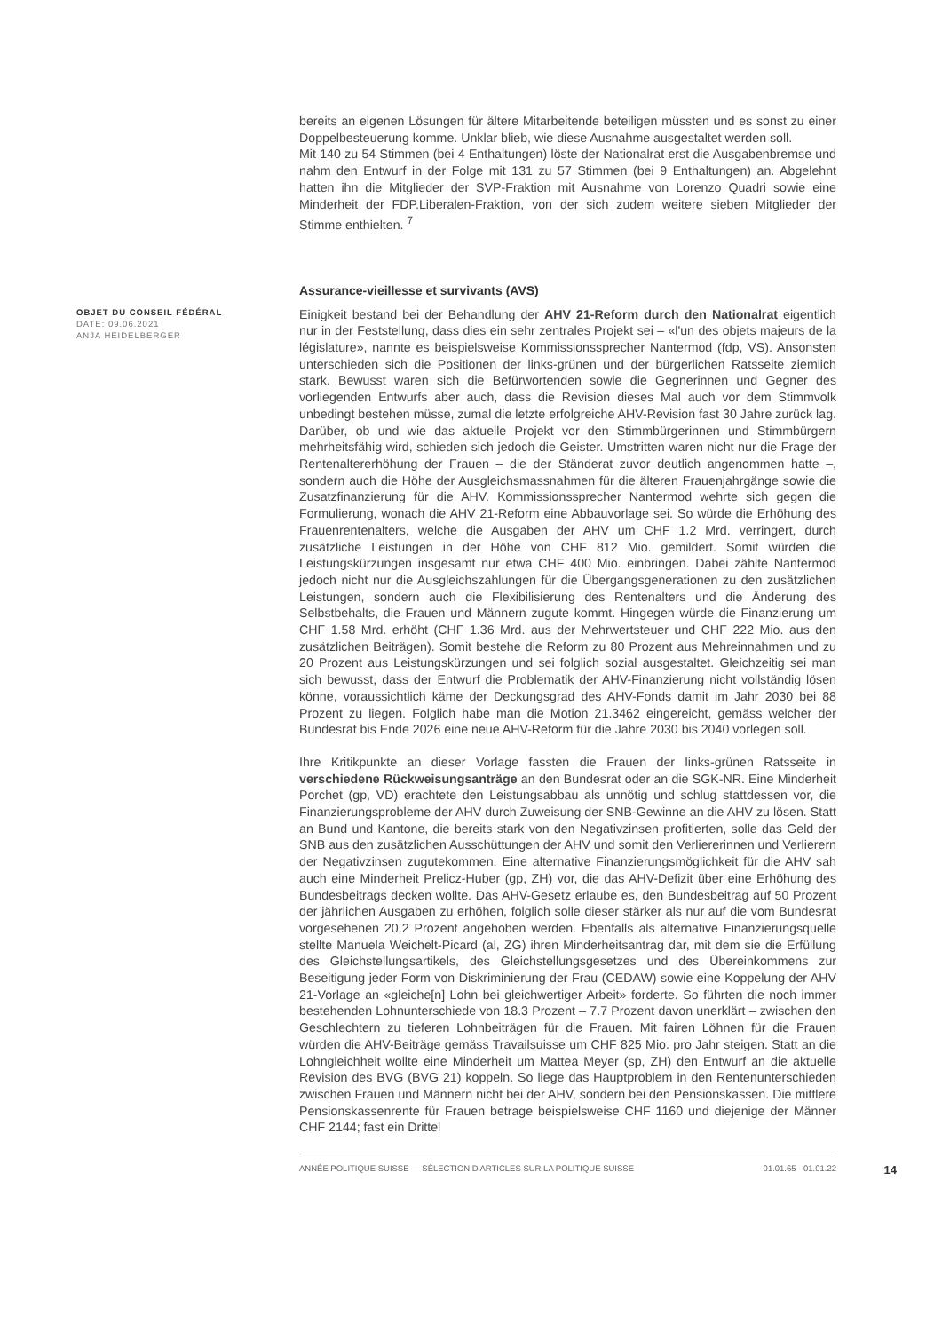bereits an eigenen Lösungen für ältere Mitarbeitende beteiligen müssten und es sonst zu einer Doppelbesteuerung komme. Unklar blieb, wie diese Ausnahme ausgestaltet werden soll.
Mit 140 zu 54 Stimmen (bei 4 Enthaltungen) löste der Nationalrat erst die Ausgabenbremse und nahm den Entwurf in der Folge mit 131 zu 57 Stimmen (bei 9 Enthaltungen) an. Abgelehnt hatten ihn die Mitglieder der SVP-Fraktion mit Ausnahme von Lorenzo Quadri sowie eine Minderheit der FDP.Liberalen-Fraktion, von der sich zudem weitere sieben Mitglieder der Stimme enthielten. <sup>7</sup>
Assurance-vieillesse et survivants (AVS)
OBJET DU CONSEIL FÉDÉRAL
DATE: 09.06.2021
ANJA HEIDELBERGER
Einigkeit bestand bei der Behandlung der AHV 21-Reform durch den Nationalrat eigentlich nur in der Feststellung, dass dies ein sehr zentrales Projekt sei – «l'un des objets majeurs de la législature», nannte es beispielsweise Kommissionssprecher Nantermod (fdp, VS). Ansonsten unterschieden sich die Positionen der links-grünen und der bürgerlichen Ratsseite ziemlich stark. Bewusst waren sich die Befürwortenden sowie die Gegnerinnen und Gegner des vorliegenden Entwurfs aber auch, dass die Revision dieses Mal auch vor dem Stimmvolk unbedingt bestehen müsse, zumal die letzte erfolgreiche AHV-Revision fast 30 Jahre zurück lag. Darüber, ob und wie das aktuelle Projekt vor den Stimmbürgerinnen und Stimmbürgern mehrheitsfähig wird, schieden sich jedoch die Geister. Umstritten waren nicht nur die Frage der Rentenaltererhöhung der Frauen – die der Ständerat zuvor deutlich angenommen hatte –, sondern auch die Höhe der Ausgleichsmassnahmen für die älteren Frauenjahrgänge sowie die Zusatzfinanzierung für die AHV. Kommissionssprecher Nantermod wehrte sich gegen die Formulierung, wonach die AHV 21-Reform eine Abbauvorlage sei. So würde die Erhöhung des Frauenrentenalters, welche die Ausgaben der AHV um CHF 1.2 Mrd. verringert, durch zusätzliche Leistungen in der Höhe von CHF 812 Mio. gemildert. Somit würden die Leistungskürzungen insgesamt nur etwa CHF 400 Mio. einbringen. Dabei zählte Nantermod jedoch nicht nur die Ausgleichszahlungen für die Übergangsgenerationen zu den zusätzlichen Leistungen, sondern auch die Flexibilisierung des Rentenalters und die Änderung des Selbstbehalts, die Frauen und Männern zugute kommt. Hingegen würde die Finanzierung um CHF 1.58 Mrd. erhöht (CHF 1.36 Mrd. aus der Mehrwertsteuer und CHF 222 Mio. aus den zusätzlichen Beiträgen). Somit bestehe die Reform zu 80 Prozent aus Mehreinnahmen und zu 20 Prozent aus Leistungskürzungen und sei folglich sozial ausgestaltet. Gleichzeitig sei man sich bewusst, dass der Entwurf die Problematik der AHV-Finanzierung nicht vollständig lösen könne, voraussichtlich käme der Deckungsgrad des AHV-Fonds damit im Jahr 2030 bei 88 Prozent zu liegen. Folglich habe man die Motion 21.3462 eingereicht, gemäss welcher der Bundesrat bis Ende 2026 eine neue AHV-Reform für die Jahre 2030 bis 2040 vorlegen soll.
Ihre Kritikpunkte an dieser Vorlage fassten die Frauen der links-grünen Ratsseite in verschiedene Rückweisungsanträge an den Bundesrat oder an die SGK-NR. Eine Minderheit Porchet (gp, VD) erachtete den Leistungsabbau als unnötig und schlug stattdessen vor, die Finanzierungsprobleme der AHV durch Zuweisung der SNB-Gewinne an die AHV zu lösen. Statt an Bund und Kantone, die bereits stark von den Negativzinsen profitierten, solle das Geld der SNB aus den zusätzlichen Ausschüttungen der AHV und somit den Verliererinnen und Verlierern der Negativzinsen zugutekommen. Eine alternative Finanzierungsmöglichkeit für die AHV sah auch eine Minderheit Prelicz-Huber (gp, ZH) vor, die das AHV-Defizit über eine Erhöhung des Bundesbeitrags decken wollte. Das AHV-Gesetz erlaube es, den Bundesbeitrag auf 50 Prozent der jährlichen Ausgaben zu erhöhen, folglich solle dieser stärker als nur auf die vom Bundesrat vorgesehenen 20.2 Prozent angehoben werden. Ebenfalls als alternative Finanzierungsquelle stellte Manuela Weichelt-Picard (al, ZG) ihren Minderheitsantrag dar, mit dem sie die Erfüllung des Gleichstellungsartikels, des Gleichstellungsgesetzes und des Übereinkommens zur Beseitigung jeder Form von Diskriminierung der Frau (CEDAW) sowie eine Koppelung der AHV 21-Vorlage an «gleiche[n] Lohn bei gleichwertiger Arbeit» forderte. So führten die noch immer bestehenden Lohnunterschiede von 18.3 Prozent – 7.7 Prozent davon unerklärt – zwischen den Geschlechtern zu tieferen Lohnbeiträgen für die Frauen. Mit fairen Löhnen für die Frauen würden die AHV-Beiträge gemäss Travailsuisse um CHF 825 Mio. pro Jahr steigen. Statt an die Lohngleichheit wollte eine Minderheit um Mattea Meyer (sp, ZH) den Entwurf an die aktuelle Revision des BVG (BVG 21) koppeln. So liege das Hauptproblem in den Rentenunterschieden zwischen Frauen und Männern nicht bei der AHV, sondern bei den Pensionskassen. Die mittlere Pensionskassenrente für Frauen betrage beispielsweise CHF 1160 und diejenige der Männer CHF 2144; fast ein Drittel
ANNÉE POLITIQUE SUISSE — SÉLECTION D'ARTICLES SUR LA POLITIQUE SUISSE 01.01.65 - 01.01.22 14